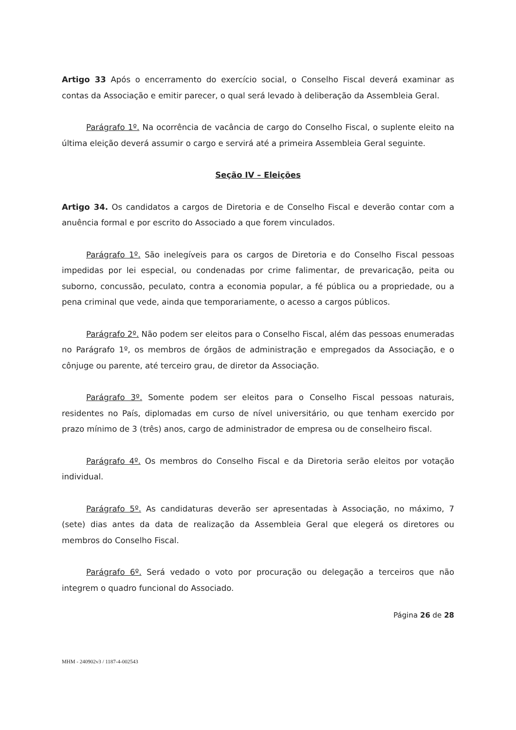Artigo 33 Após o encerramento do exercício social, o Conselho Fiscal deverá examinar as contas da Associação e emitir parecer, o qual será levado à deliberação da Assembleia Geral.
Parágrafo 1º. Na ocorrência de vacância de cargo do Conselho Fiscal, o suplente eleito na última eleição deverá assumir o cargo e servirá até a primeira Assembleia Geral seguinte.
Seção IV – Eleições
Artigo 34. Os candidatos a cargos de Diretoria e de Conselho Fiscal e deverão contar com a anuência formal e por escrito do Associado a que forem vinculados.
Parágrafo 1º. São inelegíveis para os cargos de Diretoria e do Conselho Fiscal pessoas impedidas por lei especial, ou condenadas por crime falimentar, de prevaricação, peita ou suborno, concussão, peculato, contra a economia popular, a fé pública ou a propriedade, ou a pena criminal que vede, ainda que temporariamente, o acesso a cargos públicos.
Parágrafo 2º. Não podem ser eleitos para o Conselho Fiscal, além das pessoas enumeradas no Parágrafo 1º, os membros de órgãos de administração e empregados da Associação, e o cônjuge ou parente, até terceiro grau, de diretor da Associação.
Parágrafo 3º. Somente podem ser eleitos para o Conselho Fiscal pessoas naturais, residentes no País, diplomadas em curso de nível universitário, ou que tenham exercido por prazo mínimo de 3 (três) anos, cargo de administrador de empresa ou de conselheiro fiscal.
Parágrafo 4º. Os membros do Conselho Fiscal e da Diretoria serão eleitos por votação individual.
Parágrafo 5º. As candidaturas deverão ser apresentadas à Associação, no máximo, 7 (sete) dias antes da data de realização da Assembleia Geral que elegerá os diretores ou membros do Conselho Fiscal.
Parágrafo 6º. Será vedado o voto por procuração ou delegação a terceiros que não integrem o quadro funcional do Associado.
Página 26 de 28
MHM - 240902v3 / 1187-4-002543